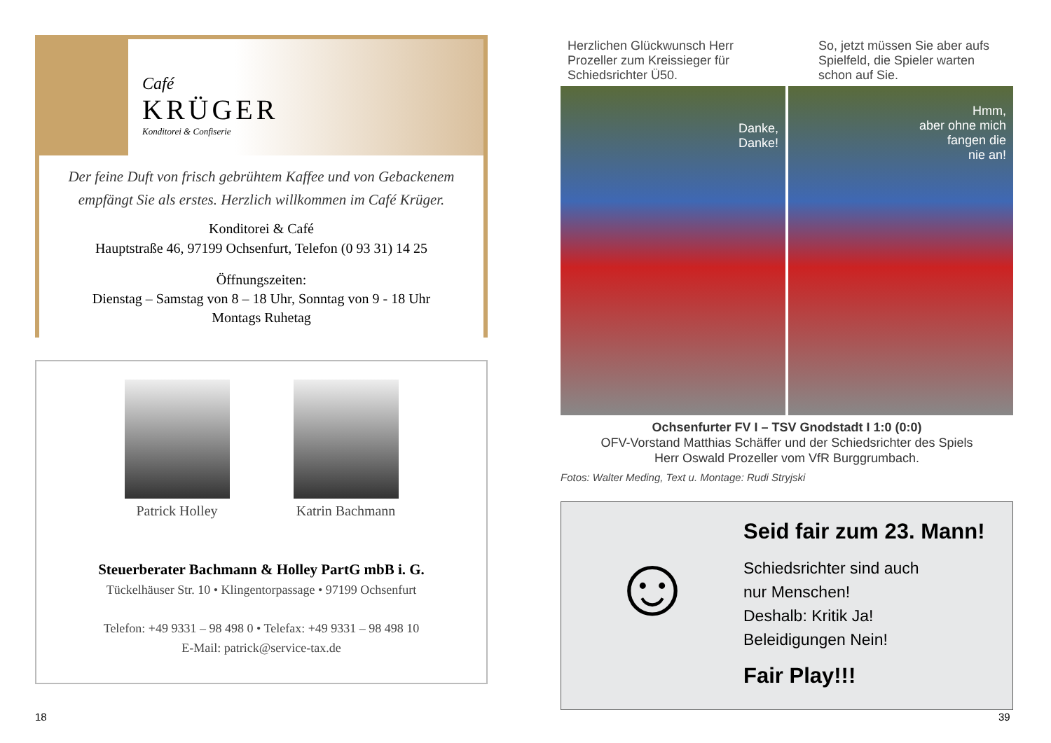Café
KRÜGER
Konditorei & Confiserie
Der feine Duft von frisch gebrühtem Kaffee und von Gebackenem
empfängt Sie als erstes. Herzlich willkommen im Café Krüger.
Konditorei & Café
Hauptstraße 46, 97199 Ochsenfurt, Telefon (0 93 31) 14 25
Öffnungszeiten:
Dienstag – Samstag von 8 – 18 Uhr, Sonntag von 9 - 18 Uhr
Montags Ruhetag
Patrick Holley Katrin Bachmann
Steuerberater Bachmann & Holley PartG mbB i. G.
Tückelhäuser Str. 10 • Klingentorpassage • 97199 Ochsenfurt
Telefon: +49 9331 – 98 498 0 • Telefax: +49 9331 – 98 498 10
E-Mail: patrick@service-tax.de
Herzlichen Glückwunsch Herr Prozeller zum Kreissieger für Schiedsrichter Ü50.
So, jetzt müssen Sie aber aufs Spielfeld, die Spieler warten schon auf Sie.
Danke,
Danke!
Hmm,
aber ohne mich
fangen die
nie an!
Ochsenfurter FV I – TSV Gnodstadt I 1:0 (0:0)
OFV-Vorstand Matthias Schäffer und der Schiedsrichter des Spiels
Herr Oswald Prozeller vom VfR Burggrumbach.
Fotos: Walter Meding, Text u. Montage: Rudi Stryjski
☺
Seid fair zum 23. Mann!
Schiedsrichter sind auch
nur Menschen!
Deshalb: Kritik Ja!
Beleidigungen Nein!
Fair Play!!!
18 39